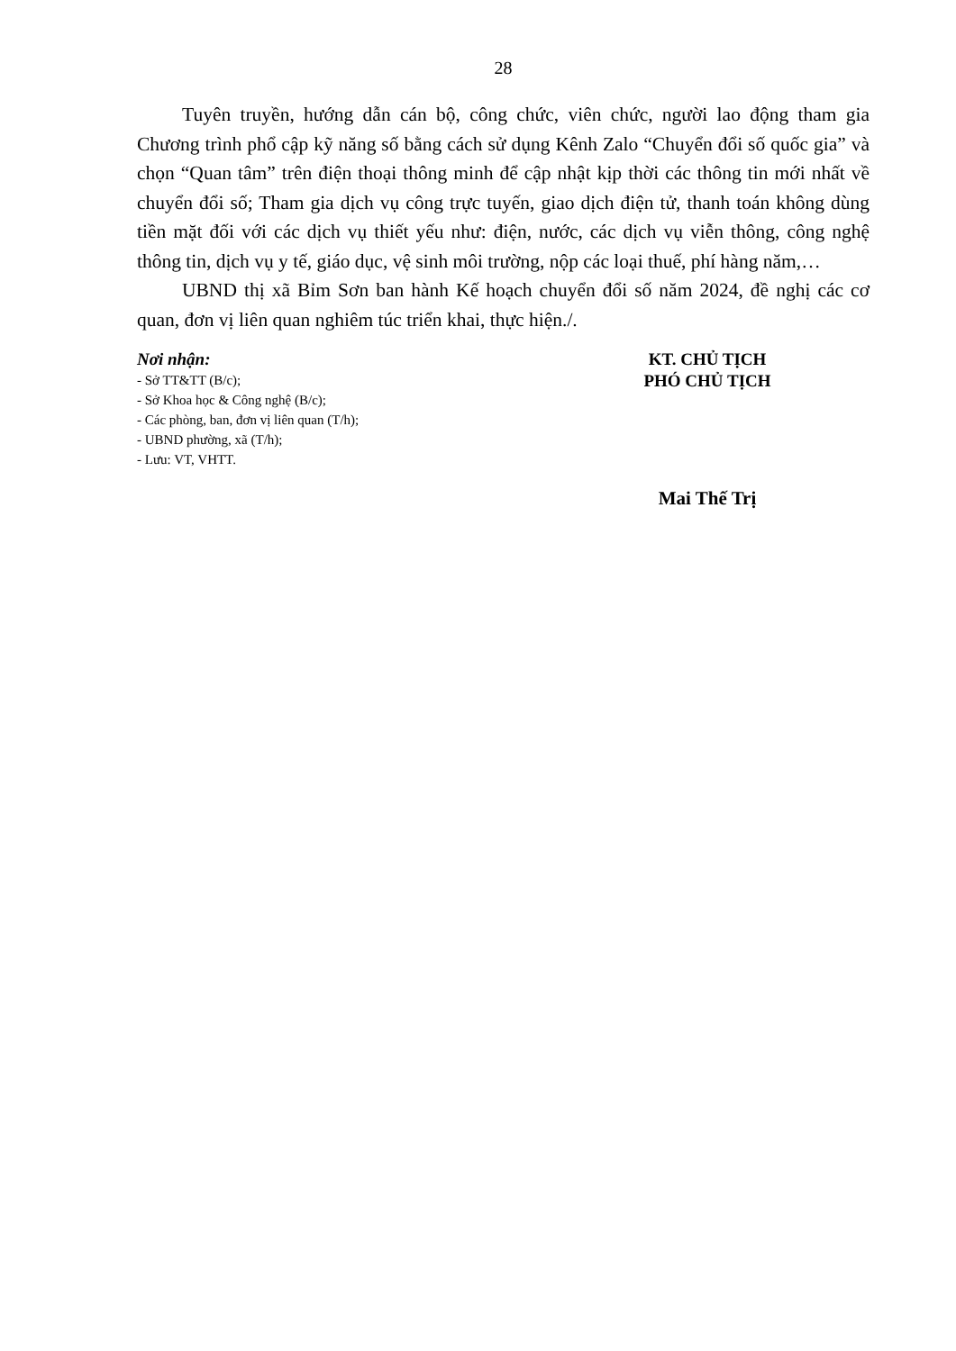28
Tuyên truyền, hướng dẫn cán bộ, công chức, viên chức, người lao động tham gia Chương trình phổ cập kỹ năng số bằng cách sử dụng Kênh Zalo “Chuyển đổi số quốc gia” và chọn “Quan tâm” trên điện thoại thông minh để cập nhật kịp thời các thông tin mới nhất về chuyển đổi số; Tham gia dịch vụ công trực tuyến, giao dịch điện tử, thanh toán không dùng tiền mặt đối với các dịch vụ thiết yếu như: điện, nước, các dịch vụ viễn thông, công nghệ thông tin, dịch vụ y tế, giáo dục, vệ sinh môi trường, nộp các loại thuế, phí hàng năm,…
UBND thị xã Bỉm Sơn ban hành Kế hoạch chuyển đổi số năm 2024, đề nghị các cơ quan, đơn vị liên quan nghiêm túc triển khai, thực hiện./.
Nơi nhận:
- Sở TT&TT (B/c);
- Sở Khoa học & Công nghệ (B/c);
- Các phòng, ban, đơn vị liên quan (T/h);
- UBND phường, xã (T/h);
- Lưu: VT, VHTT.
KT. CHỦ TỊCH
PHÓ CHỦ TỊCH
Mai Thế Trị